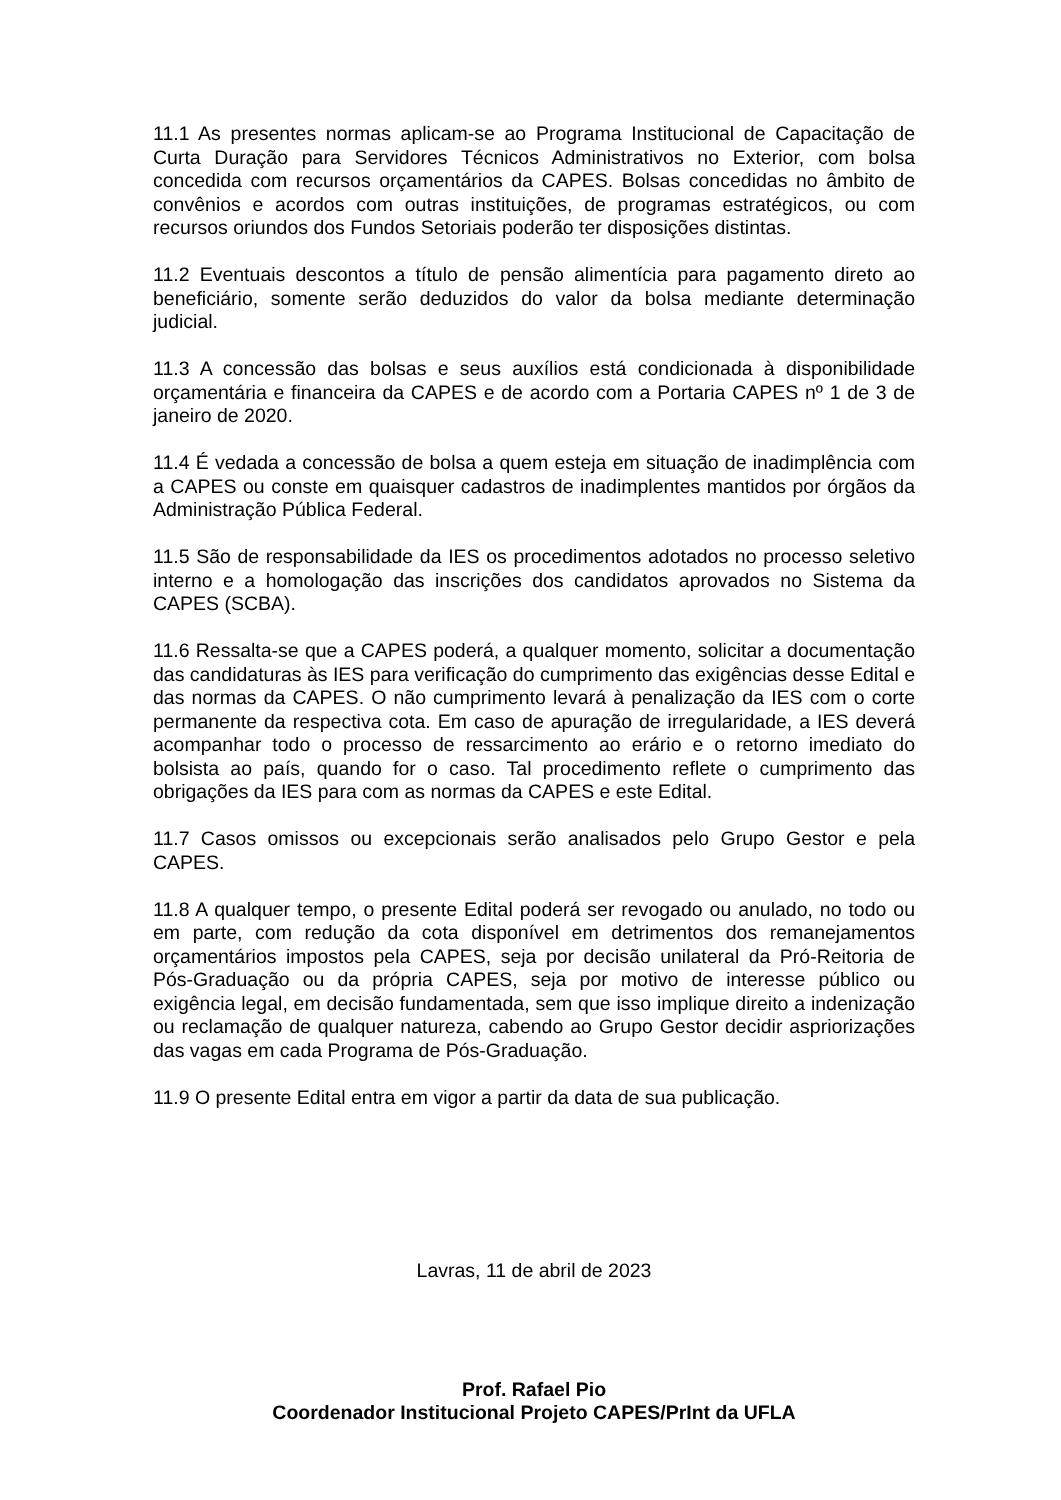11.1 As presentes normas aplicam-se ao Programa Institucional de Capacitação de Curta Duração para Servidores Técnicos Administrativos no Exterior, com bolsa concedida com recursos orçamentários da CAPES. Bolsas concedidas no âmbito de convênios e acordos com outras instituições, de programas estratégicos, ou com recursos oriundos dos Fundos Setoriais poderão ter disposições distintas.
11.2 Eventuais descontos a título de pensão alimentícia para pagamento direto ao beneficiário, somente serão deduzidos do valor da bolsa mediante determinação judicial.
11.3 A concessão das bolsas e seus auxílios está condicionada à disponibilidade orçamentária e financeira da CAPES e de acordo com a Portaria CAPES nº 1 de 3 de janeiro de 2020.
11.4 É vedada a concessão de bolsa a quem esteja em situação de inadimplência com a CAPES ou conste em quaisquer cadastros de inadimplentes mantidos por órgãos da Administração Pública Federal.
11.5 São de responsabilidade da IES os procedimentos adotados no processo seletivo interno e a homologação das inscrições dos candidatos aprovados no Sistema da CAPES (SCBA).
11.6 Ressalta-se que a CAPES poderá, a qualquer momento, solicitar a documentação das candidaturas às IES para verificação do cumprimento das exigências desse Edital e das normas da CAPES. O não cumprimento levará à penalização da IES com o corte permanente da respectiva cota. Em caso de apuração de irregularidade, a IES deverá acompanhar todo o processo de ressarcimento ao erário e o retorno imediato do bolsista ao país, quando for o caso. Tal procedimento reflete o cumprimento das obrigações da IES para com as normas da CAPES e este Edital.
11.7 Casos omissos ou excepcionais serão analisados pelo Grupo Gestor e pela CAPES.
11.8 A qualquer tempo, o presente Edital poderá ser revogado ou anulado, no todo ou em parte, com redução da cota disponível em detrimentos dos remanejamentos orçamentários impostos pela CAPES, seja por decisão unilateral da Pró-Reitoria de Pós-Graduação ou da própria CAPES, seja por motivo de interesse público ou exigência legal, em decisão fundamentada, sem que isso implique direito a indenização ou reclamação de qualquer natureza, cabendo ao Grupo Gestor decidir aspriorizações das vagas em cada Programa de Pós-Graduação.
11.9 O presente Edital entra em vigor a partir da data de sua publicação.
Lavras, 11 de abril de 2023
Prof. Rafael Pio
Coordenador Institucional Projeto CAPES/PrInt da UFLA